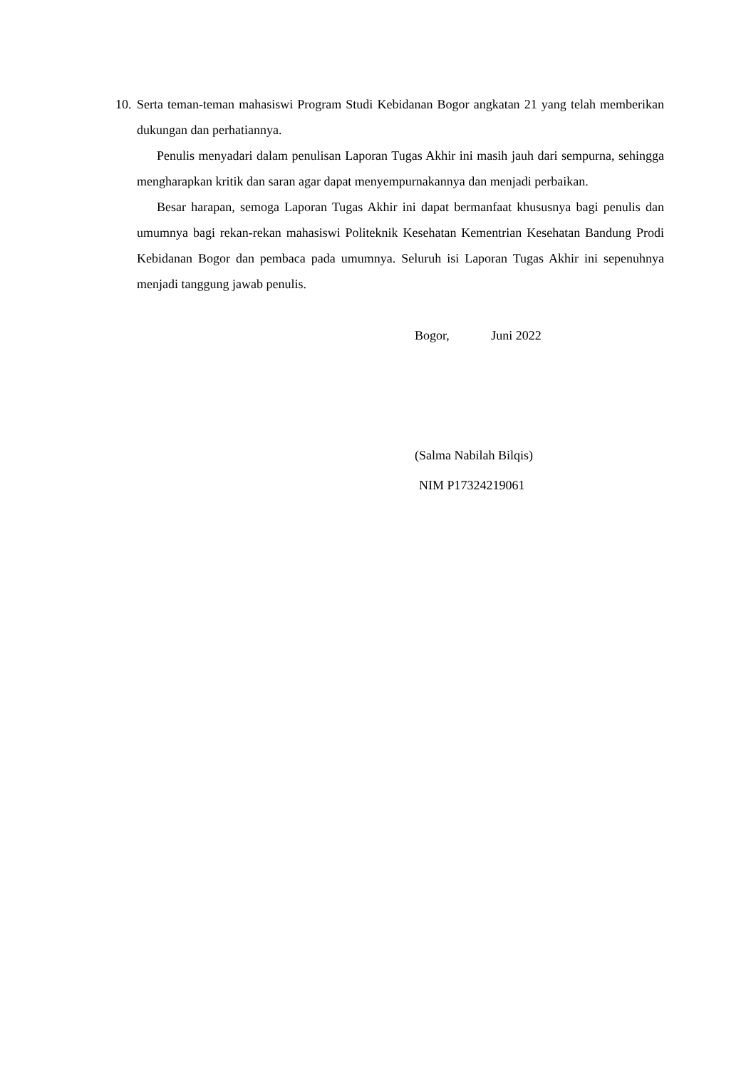10. Serta teman-teman mahasiswi Program Studi Kebidanan Bogor angkatan 21 yang telah memberikan dukungan dan perhatiannya.
Penulis menyadari dalam penulisan Laporan Tugas Akhir ini masih jauh dari sempurna, sehingga mengharapkan kritik dan saran agar dapat menyempurnakannya dan menjadi perbaikan.
Besar harapan, semoga Laporan Tugas Akhir ini dapat bermanfaat khususnya bagi penulis dan umumnya bagi rekan-rekan mahasiswi Politeknik Kesehatan Kementrian Kesehatan Bandung Prodi Kebidanan Bogor dan pembaca pada umumnya. Seluruh isi Laporan Tugas Akhir ini sepenuhnya menjadi tanggung jawab penulis.
Bogor, Juni 2022
(Salma Nabilah Bilqis)
NIM P17324219061